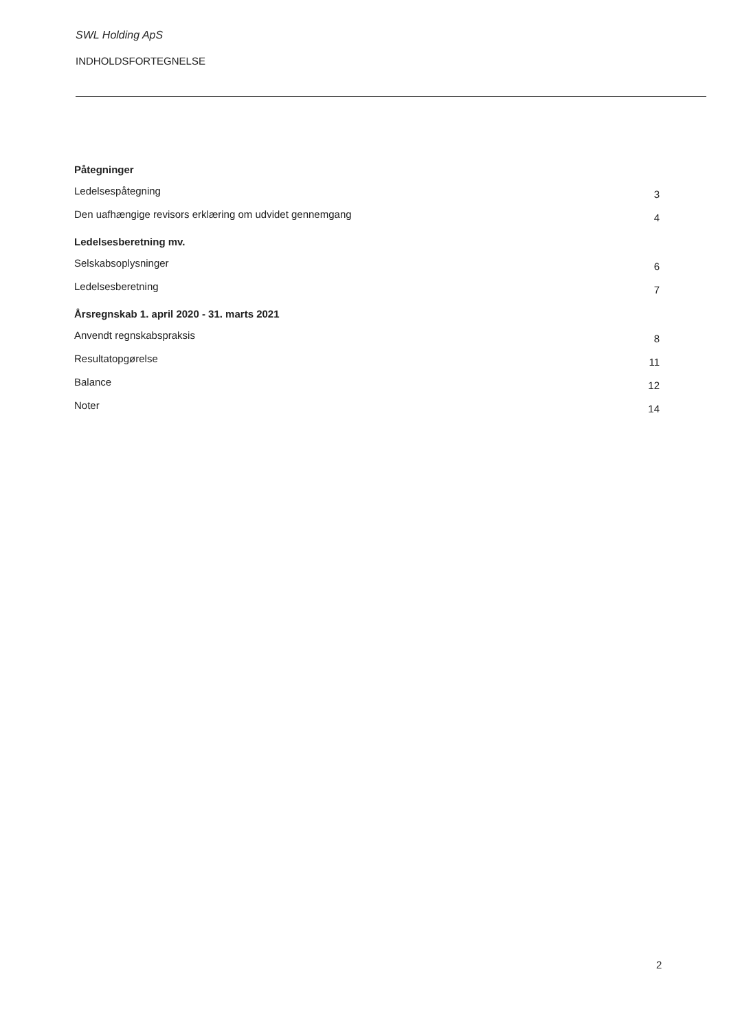SWL Holding ApS
INDHOLDSFORTEGNELSE
Påtegninger
Ledelsespåtegning 3
Den uafhængige revisors erklæring om udvidet gennemgang 4
Ledelsesberetning mv.
Selskabsoplysninger 6
Ledelsesberetning 7
Årsregnskab 1. april 2020 - 31. marts 2021
Anvendt regnskabspraksis 8
Resultatopgørelse 11
Balance 12
Noter 14
2